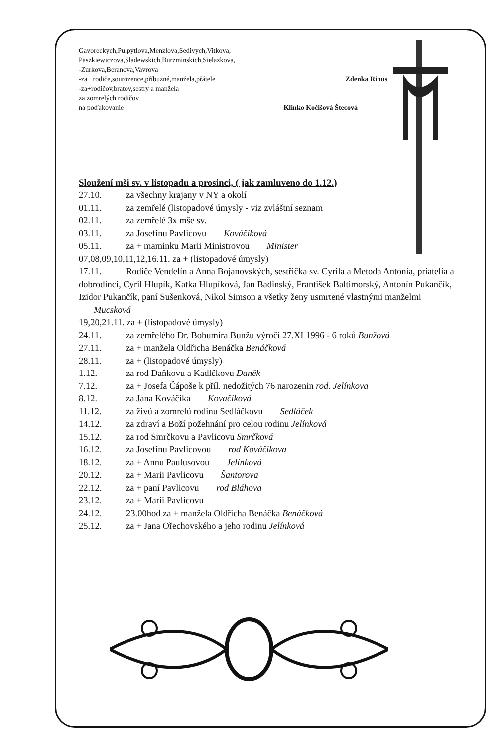Gavoreckych,Pulpytlova,Menzlova,Sedivych,Vitkova,
Paszkiewiczova,Sladewskich,Burzminskich,Sielazkova,
-Zurkova,Beranova,Vavrova
-za +rodiče,sourozence,příbuzné,manžela,přátele Zdenka Rinus
-za+rodičov,bratov,sestry a manžela
za zomrelých rodičov
na poďakovanie Klinko Kočišová Štecová
Sloužení mši sv. v listopadu a prosinci, ( jak zamluveno do 1.12.)
27.10. za všechny krajany v NY a okolí
01.11. za zemřelé (listopadové úmysly - viz zvláštní seznam
02.11. za zemřelé 3x mše sv.
03.11. za Josefinu Pavlicovu Kováčiková
05.11. za + maminku Marii Ministrovou Minister
07,08,09,10,11,12,16.11. za + (listopadové úmysly)
17.11. Rodiče Vendelín a Anna Bojanovských, sestřička sv. Cyrila a Metoda Antonia, priatelia a dobrodinci, Cyril Hlupík, Katka Hlupíková, Jan Badinský, František Baltimorský, Antonín Pukančík, Izidor Pukančík, paní Sušenková, Nikol Simson a všetky ženy usmrtené vlastnými manželmi Mucsková
19,20,21.11. za + (listopadové úmysly)
24.11. za zemřelého Dr. Bohumíra Bunžu výročí 27.XI 1996 - 6 roků Bunžová
27.11. za + manžela Oldřicha Benáčka Benáčková
28.11. za + (listopadové úmysly)
1.12. za rod Daňkovu a Kadlčkovu Daněk
7.12. za + Josefa Čápoše k příl. nedožitých 76 narozenin rod. Jelínkova
8.12. za Jana Kováčika Kovačiková
11.12. za živú a zomrelú rodinu Sedláčkovu Sedláček
14.12. za zdraví a Boží požehnání pro celou rodinu Jelínková
15.12. za rod Smrčkovu a Pavlicovu Smrčková
16.12. za Josefinu Pavlicovou rod Kováčikova
18.12. za + Annu Paulusovou Jelínková
20.12. za + Marii Pavlicovu Šantorova
22.12. za + paní Pavlicovu rod Bláhova
23.12. za + Marii Pavlicovu
24.12. 23.00hod za + manžela Oldřicha Benáčka Benáčková
25.12. za + Jana Ořechovského a jeho rodinu Jelínková